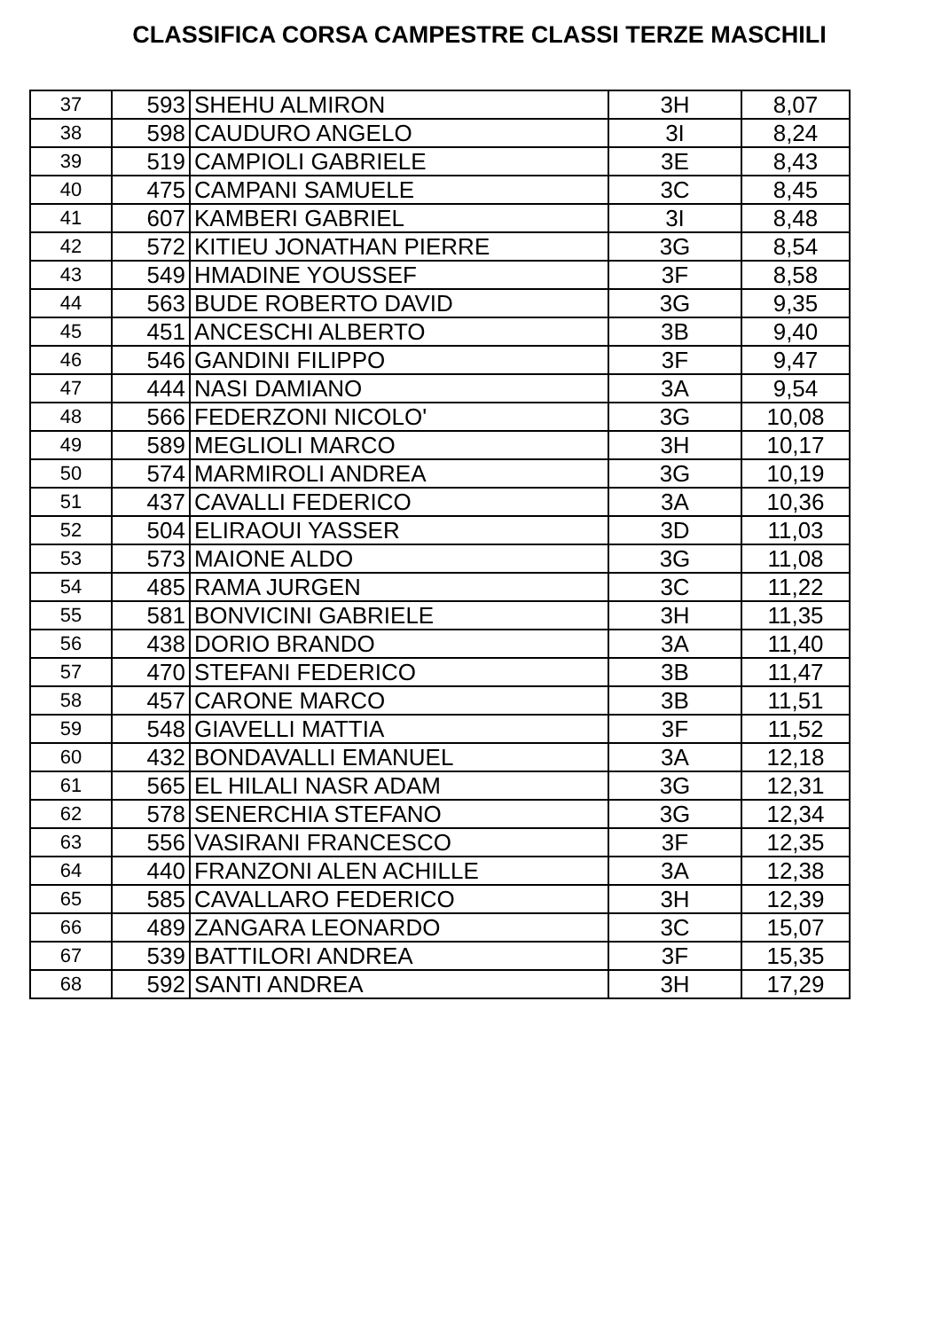CLASSIFICA CORSA CAMPESTRE CLASSI TERZE MASCHILI
| 37 | 593 | SHEHU ALMIRON | 3H | 8,07 |
| 38 | 598 | CAUDURO ANGELO | 3I | 8,24 |
| 39 | 519 | CAMPIOLI GABRIELE | 3E | 8,43 |
| 40 | 475 | CAMPANI SAMUELE | 3C | 8,45 |
| 41 | 607 | KAMBERI GABRIEL | 3I | 8,48 |
| 42 | 572 | KITIEU JONATHAN PIERRE | 3G | 8,54 |
| 43 | 549 | HMADINE YOUSSEF | 3F | 8,58 |
| 44 | 563 | BUDE ROBERTO DAVID | 3G | 9,35 |
| 45 | 451 | ANCESCHI ALBERTO | 3B | 9,40 |
| 46 | 546 | GANDINI FILIPPO | 3F | 9,47 |
| 47 | 444 | NASI DAMIANO | 3A | 9,54 |
| 48 | 566 | FEDERZONI NICOLO' | 3G | 10,08 |
| 49 | 589 | MEGLIOLI MARCO | 3H | 10,17 |
| 50 | 574 | MARMIROLI ANDREA | 3G | 10,19 |
| 51 | 437 | CAVALLI FEDERICO | 3A | 10,36 |
| 52 | 504 | ELIRAOUI YASSER | 3D | 11,03 |
| 53 | 573 | MAIONE ALDO | 3G | 11,08 |
| 54 | 485 | RAMA JURGEN | 3C | 11,22 |
| 55 | 581 | BONVICINI GABRIELE | 3H | 11,35 |
| 56 | 438 | DORIO BRANDO | 3A | 11,40 |
| 57 | 470 | STEFANI FEDERICO | 3B | 11,47 |
| 58 | 457 | CARONE MARCO | 3B | 11,51 |
| 59 | 548 | GIAVELLI MATTIA | 3F | 11,52 |
| 60 | 432 | BONDAVALLI EMANUEL | 3A | 12,18 |
| 61 | 565 | EL HILALI NASR ADAM | 3G | 12,31 |
| 62 | 578 | SENERCHIA STEFANO | 3G | 12,34 |
| 63 | 556 | VASIRANI FRANCESCO | 3F | 12,35 |
| 64 | 440 | FRANZONI ALEN ACHILLE | 3A | 12,38 |
| 65 | 585 | CAVALLARO FEDERICO | 3H | 12,39 |
| 66 | 489 | ZANGARA LEONARDO | 3C | 15,07 |
| 67 | 539 | BATTILORI ANDREA | 3F | 15,35 |
| 68 | 592 | SANTI ANDREA | 3H | 17,29 |